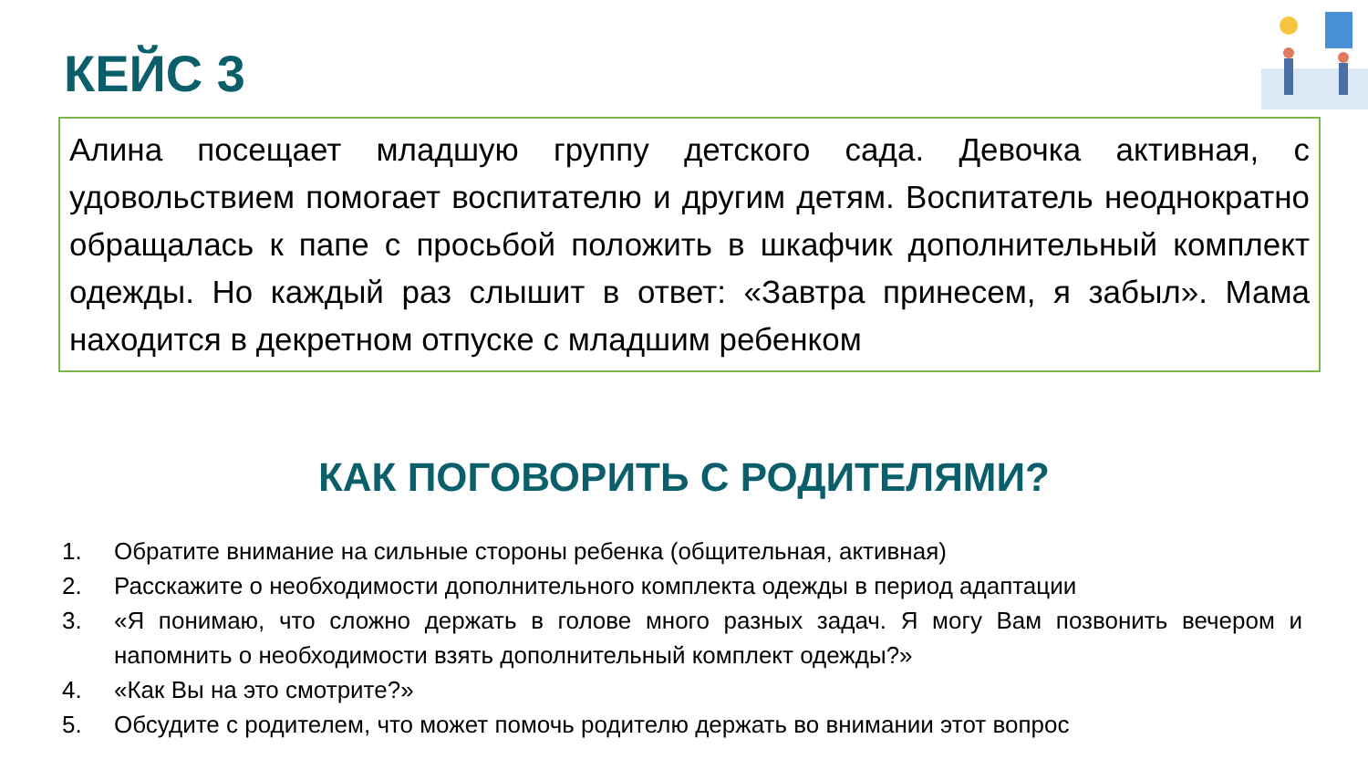КЕЙС 3
Алина посещает младшую группу детского сада. Девочка активная, с удовольствием помогает воспитателю и другим детям. Воспитатель неоднократно обращалась к папе с просьбой положить в шкафчик дополнительный комплект одежды. Но каждый раз слышит в ответ: «Завтра принесем, я забыл». Мама находится в декретном отпуске с младшим ребенком
КАК ПОГОВОРИТЬ С РОДИТЕЛЯМИ?
1. Обратите внимание на сильные стороны ребенка (общительная, активная)
2. Расскажите о необходимости дополнительного комплекта одежды в период адаптации
3. «Я понимаю, что сложно держать в голове много разных задач. Я могу Вам позвонить вечером и напомнить о необходимости взять дополнительный комплект одежды?»
4. «Как Вы на это смотрите?»
5. Обсудите с родителем, что может помочь родителю держать во внимании этот вопрос